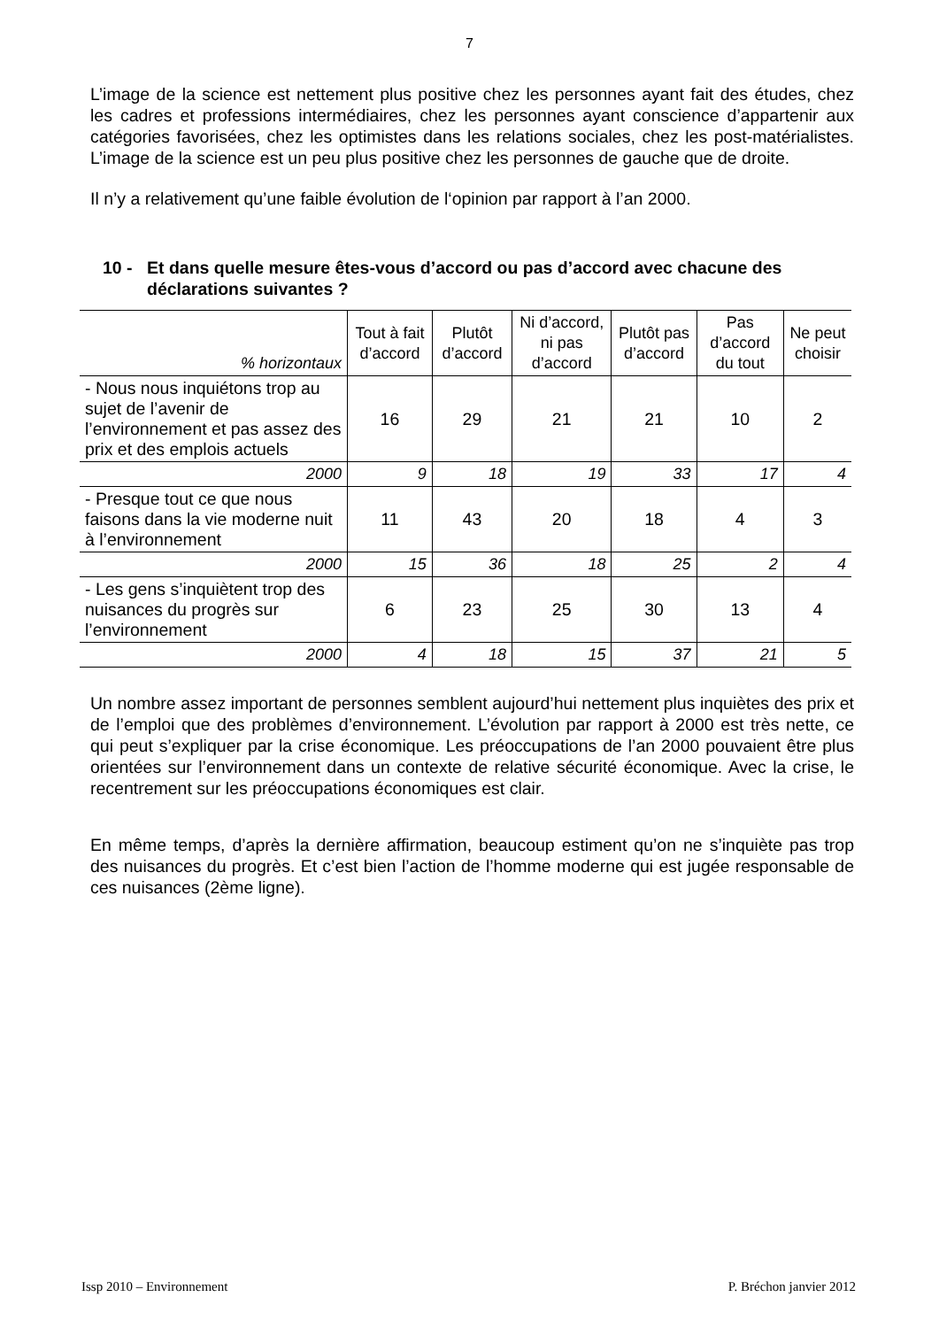7
L’image de la science est nettement plus positive chez les personnes ayant fait des études, chez les cadres et professions intermédiaires, chez les personnes ayant conscience d’appartenir aux catégories favorisées, chez les optimistes dans les relations sociales, chez les post-matérialistes. L’image de la science est un peu plus positive chez les personnes de gauche que de droite.
Il n’y a relativement qu’une faible évolution de l‘opinion par rapport à l’an 2000.
10 - Et dans quelle mesure êtes-vous d’accord ou pas d’accord avec chacune des déclarations suivantes ?
| % horizontaux | Tout à fait d’accord | Plutôt d’accord | Ni d’accord, ni pas d’accord | Plutôt pas d’accord | Pas d’accord du tout | Ne peut choisir |
| --- | --- | --- | --- | --- | --- | --- |
| - Nous nous inquiétons trop au sujet de l’avenir de l’environnement et pas assez des prix et des emplois actuels | 16 | 29 | 21 | 21 | 10 | 2 |
| 2000 | 9 | 18 | 19 | 33 | 17 | 4 |
| - Presque tout ce que nous faisons dans la vie moderne nuit à l’environnement | 11 | 43 | 20 | 18 | 4 | 3 |
| 2000 | 15 | 36 | 18 | 25 | 2 | 4 |
| - Les gens s’inquiètent trop des nuisances du progrès sur l’environnement | 6 | 23 | 25 | 30 | 13 | 4 |
| 2000 | 4 | 18 | 15 | 37 | 21 | 5 |
Un nombre assez important de personnes semblent aujourd’hui nettement plus inquiètes des prix et de l’emploi que des problèmes d’environnement. L’évolution par rapport à 2000 est très nette, ce qui peut s’expliquer par la crise économique. Les préoccupations de l’an 2000 pouvaient être plus orientées sur l’environnement dans un contexte de relative sécurité économique. Avec la crise, le recentrement sur les préoccupations économiques est clair.
En même temps, d’après la dernière affirmation, beaucoup estiment qu’on ne s’inquiète pas trop des nuisances du progrès. Et c’est bien l’action de l’homme moderne qui est jugée responsable de ces nuisances (2ème ligne).
Issp 2010 – Environnement P. Bréchon janvier 2012